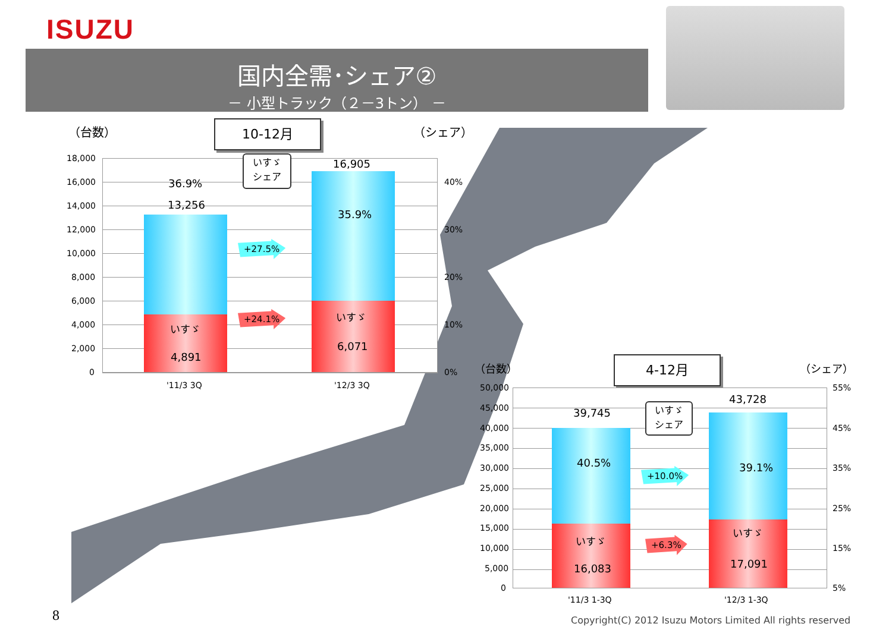ISUZU
国内全需･シェア②
－ 小型トラック（２－3トン） －
（台数） 10-12月 （シェア）
18,000
16,000
14,000
12,000
10,000
8,000
6,000
4,000
2,000
0
36.9%
13,256
16,905
35.9%
いすゞ
シェア
+27.5%
+24.1%
いすゞ
4,891
いすゞ
6,071
40%
30%
20%
10%
0%
'11/3 3Q '12/3 3Q
（台数） 4-12月 （シェア）
50,000
45,000
40,000
35,000
30,000
25,000
20,000
15,000
10,000
5,000
0
39,745
40.5%
43,728
39.1%
いすゞ
シェア
+10.0%
+6.3%
いすゞ
16,083
いすゞ
17,091
55%
45%
35%
25%
15%
5%
'11/3 1-3Q '12/3 1-3Q
8 Copyright(C) 2012 Isuzu Motors Limited All rights reserved